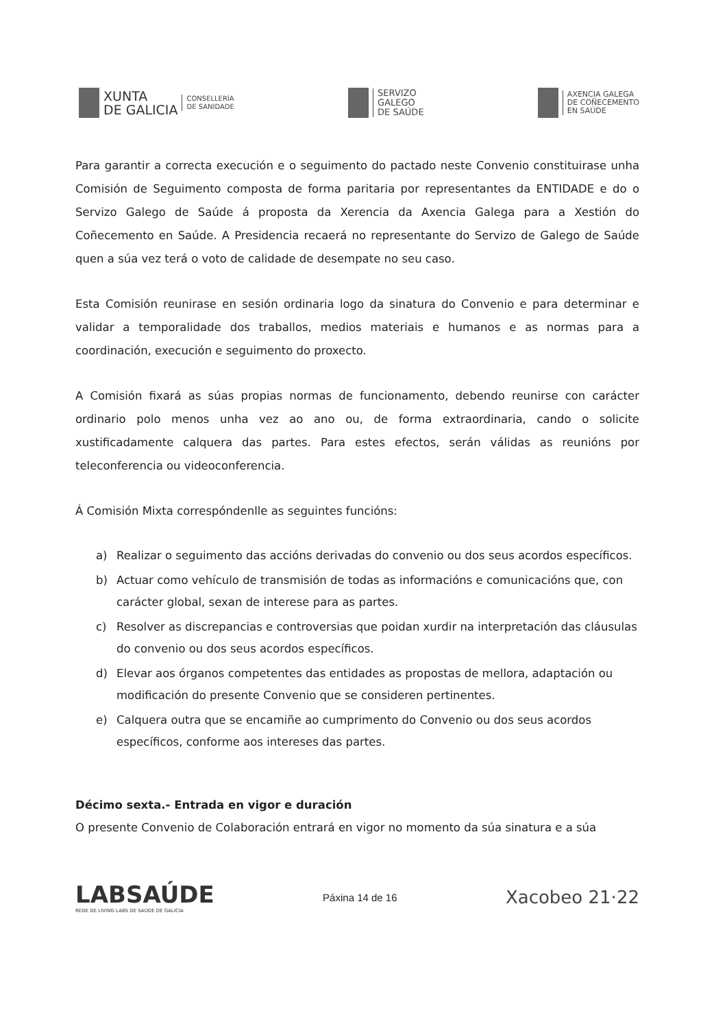XUNTA
DE GALICIA
CONSELLERÍA
DE SANIDADE
SERVIZO
GALEGO
DE SAÚDE
AXENCIA GALEGA
DE COÑECEMENTO
EN SAÚDE
Para garantir a correcta execución e o seguimento do pactado neste Convenio constituirase unha Comisión de Seguimento composta de forma paritaria por representantes da ENTIDADE e do o Servizo Galego de Saúde á proposta da Xerencia da Axencia Galega para a Xestión do Coñecemento en Saúde. A Presidencia recaerá no representante do Servizo de Galego de Saúde quen a súa vez terá o voto de calidade de desempate no seu caso.
Esta Comisión reunirase en sesión ordinaria logo da sinatura do Convenio e para determinar e validar a temporalidade dos traballos, medios materiais e humanos e as normas para a coordinación, execución e seguimento do proxecto.
A Comisión fixará as súas propias normas de funcionamento, debendo reunirse con carácter ordinario polo menos unha vez ao ano ou, de forma extraordinaria, cando o solicite xustificadamente calquera das partes. Para estes efectos, serán válidas as reunións por teleconferencia ou videoconferencia.
Á Comisión Mixta correspóndenlle as seguintes funcións:
a) Realizar o seguimento das accións derivadas do convenio ou dos seus acordos específicos.
b) Actuar como vehículo de transmisión de todas as informacións e comunicacións que, con carácter global, sexan de interese para as partes.
c) Resolver as discrepancias e controversias que poidan xurdir na interpretación das cláusulas do convenio ou dos seus acordos específicos.
d) Elevar aos órganos competentes das entidades as propostas de mellora, adaptación ou modificación do presente Convenio que se consideren pertinentes.
e) Calquera outra que se encamiñe ao cumprimento do Convenio ou dos seus acordos específicos, conforme aos intereses das partes.
Décimo sexta.- Entrada en vigor e duración
O presente Convenio de Colaboración entrará en vigor no momento da súa sinatura e a súa
LABSAÚDE
REDE DE LIVING LABS DE SAÚDE DE GALICIA
Páxina 14 de 16
Xacobeo 21·22